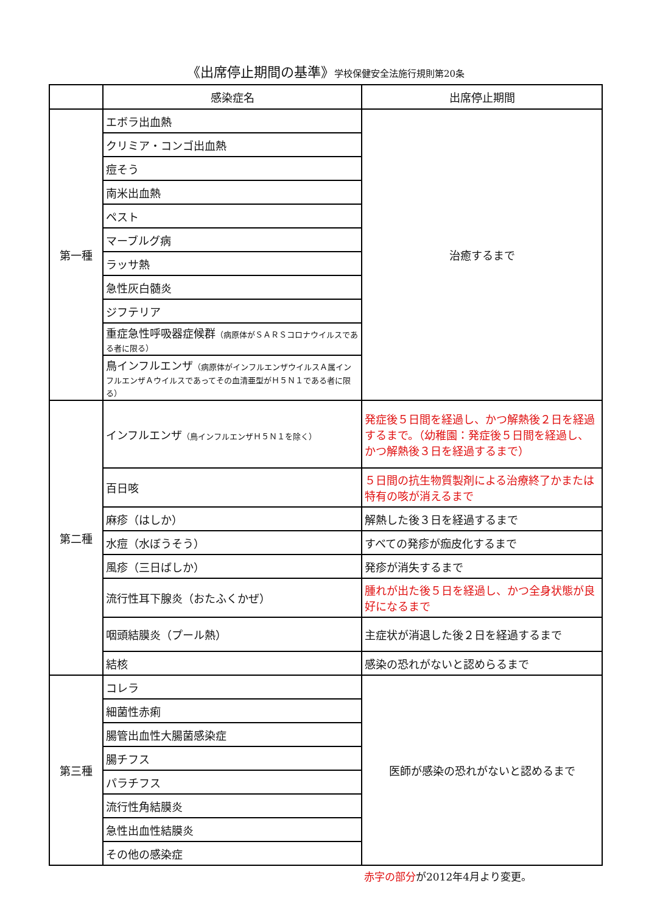《出席停止期間の基準》学校保健安全法施行規則第20条
| | 感染症名 | 出席停止期間 |
| --- | --- | --- |
| 第一種 | エボラ出血熱 | 治癒するまで |
| | クリミア・コンゴ出血熱 | |
| | 痘そう | |
| | 南米出血熱 | |
| | ペスト | |
| | マーブルグ病 | |
| | ラッサ熱 | |
| | 急性灰白髄炎 | |
| | ジフテリア | |
| | 重症急性呼吸器症候群 （病原体がＳＡＲＳコロナウイルスである者に限る） | |
| | 鳥インフルエンザ （病原体がインフルエンザウイルスＡ属インフルエンザＡウイルスであってその血清亜型がＨ５Ｎ１である者に限る） | |
| 第二種 | インフルエンザ （鳥インフルエンザＨ５Ｎ１を除く） | 発症後５日間を経過し、かつ解熱後２日を経過するまで。（幼稚園：発症後５日間を経過し、かつ解熱後３日を経過するまで） |
| | 百日咳 | ５日間の抗生物質製剤による治療終了かまたは特有の咳が消えるまで |
| | 麻疹（はしか） | 解熱した後３日を経過するまで |
| | 水痘（水ぼうそう） | すべての発疹が痂皮化するまで |
| | 風疹（三日ばしか） | 発疹が消失するまで |
| | 流行性耳下腺炎（おたふくかぜ） | 腫れが出た後５日を経過し、かつ全身状態が良好になるまで |
| | 咽頭結膜炎（プール熱） | 主症状が消退した後２日を経過するまで |
| | 結核 | 感染の恐れがないと認めらるまで |
| 第三種 | コレラ | 医師が感染の恐れがないと認めるまで |
| | 細菌性赤痢 | |
| | 腸管出血性大腸菌感染症 | |
| | 腸チフス | |
| | パラチフス | |
| | 流行性角結膜炎 | |
| | 急性出血性結膜炎 | |
| | その他の感染症 | |
赤字の部分が2012年4月より変更。